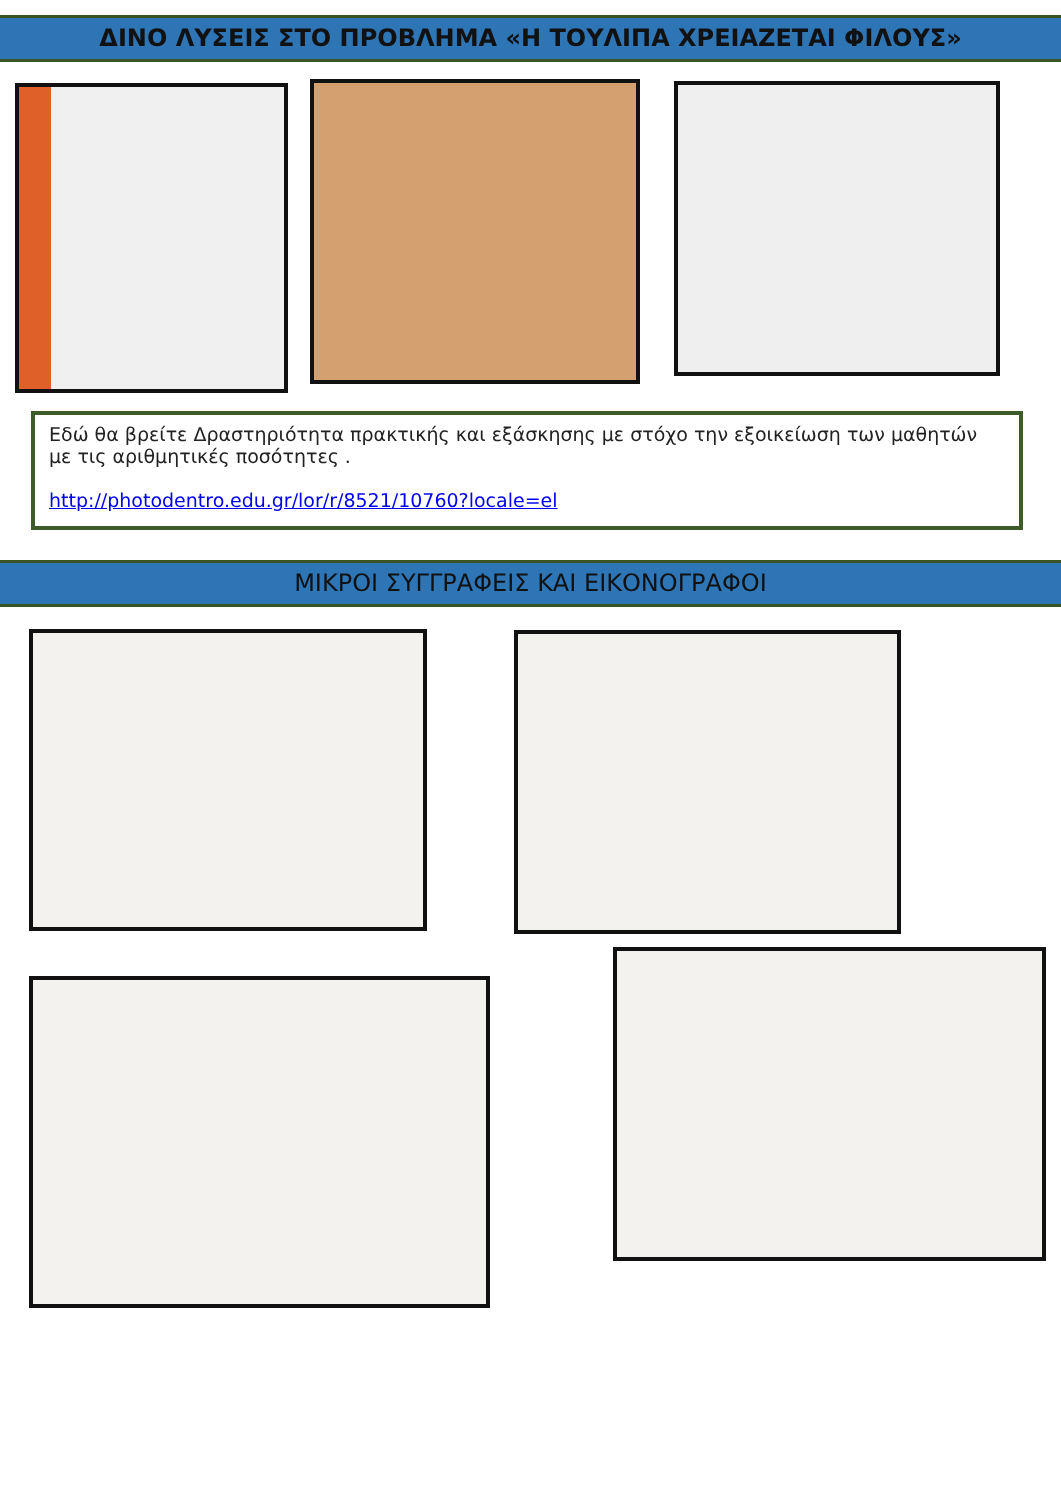ΔΙΝΟ ΛΥΣΕΙΣ ΣΤΟ ΠΡΟΒΛΗΜΑ «Η ΤΟΥΛΙΠΑ ΧΡΕΙΑΖΕΤΑΙ ΦΙΛΟΥΣ»
Εδώ θα βρείτε Δραστηριότητα πρακτικής και εξάσκησης με στόχο την εξοικείωση των μαθητών με τις αριθμητικές ποσότητες .
http://photodentro.edu.gr/lor/r/8521/10760?locale=el
ΜΙΚΡΟΙ ΣΥΓΓΡΑΦΕΙΣ ΚΑΙ ΕΙΚΟΝΟΓΡΑΦΟΙ